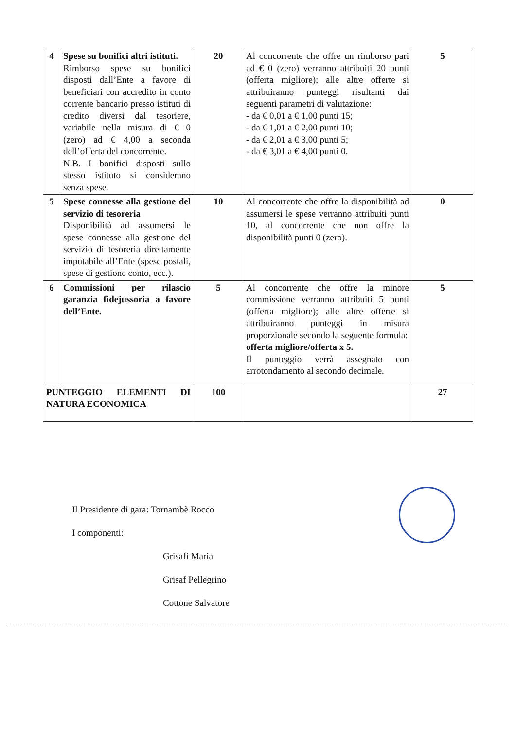| 4 | Spese su bonifici altri istituti. Rimborso spese su bonifici disposti dall’Ente a favore di beneficiari con accredito in conto corrente bancario presso istituti di credito diversi dal tesoriere, variabile nella misura di € 0 (zero) ad € 4,00 a seconda dell’offerta del concorrente. N.B. I bonifici disposti sullo stesso istituto si considerano senza spese. | 20 | Al concorrente che offre un rimborso pari ad € 0 (zero) verranno attribuiti 20 punti (offerta migliore); alle altre offerte si attribuiranno punteggi risultanti dai seguenti parametri di valutazione: - da € 0,01 a € 1,00 punti 15; - da € 1,01 a € 2,00 punti 10; - da € 2,01 a € 3,00 punti 5; - da € 3,01 a € 4,00 punti 0. | 5 |
| 5 | Spese connesse alla gestione del servizio di tesoreria Disponibilità ad assumersi le spese connesse alla gestione del servizio di tesoreria direttamente imputabile all’Ente (spese postali, spese di gestione conto, ecc.). | 10 | Al concorrente che offre la disponibilità ad assumersi le spese verranno attribuiti punti 10, al concorrente che non offre la disponibilità punti 0 (zero). | 0 |
| 6 | Commissioni per rilascio garanzia fidejussoria a favore dell’Ente. | 5 | Al concorrente che offre la minore commissione verranno attribuiti 5 punti (offerta migliore); alle altre offerte si attribuiranno punteggi in misura proporzionale secondo la seguente formula: offerta migliore/offerta x 5. Il punteggio verrà assegnato con arrotondamento al secondo decimale. | 5 |
| PUNTEGGIO ELEMENTI DI NATURA ECONOMICA | | 100 | | 27 |
Il Presidente di gara: Tornambè Rocco
I componenti:
Grisafi Maria
Grisaf Pellegrino
Cottone Salvatore